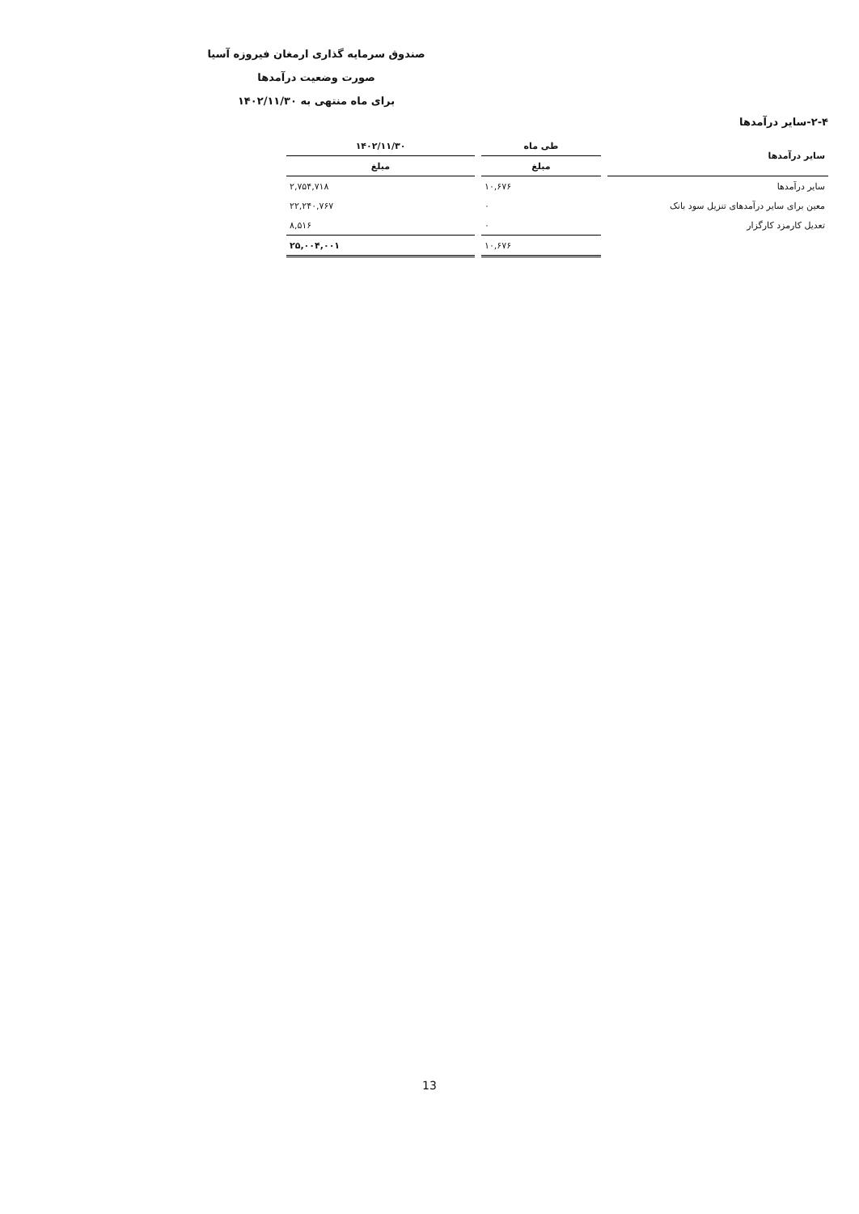صندوق سرمایه گذاری ارمغان فیروزه آسیا
صورت وضعیت درآمدها
برای ماه منتهی به ۱۴۰۲/۱۱/۳۰
۲-۴-سایر درآمدها
| سایر درآمدها | طی ماه | ۱۴۰۲/۱۱/۳۰ |
| --- | --- | --- |
| | مبلغ | مبلغ |
| سایر درآمدها | ۱۰,۶۷۶ | ۲,۷۵۴,۷۱۸ |
| معین برای سایر درآمدهای تنزیل سود بانک | ۰ | ۲۲,۲۴۰,۷۶۷ |
| تعدیل کارمزد کارگزار | ۰ | ۸,۵۱۶ |
| | ۱۰,۶۷۶ | ۲۵,۰۰۴,۰۰۱ |
13